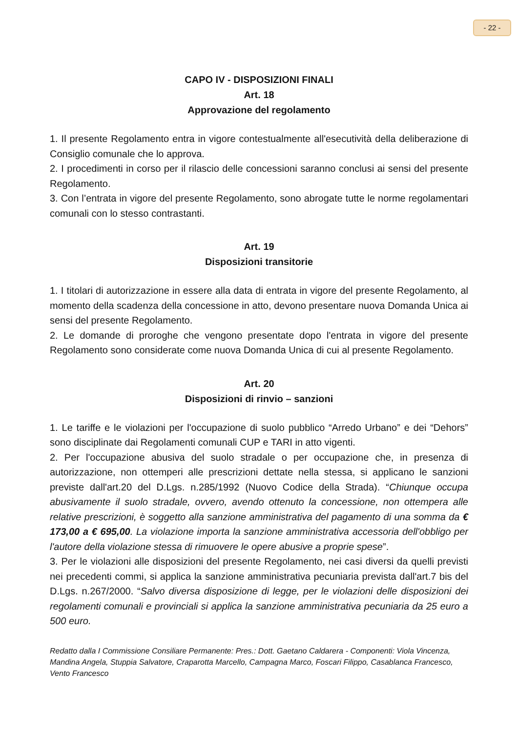- 22 -
CAPO IV - DISPOSIZIONI FINALI
Art. 18
Approvazione del regolamento
1. Il presente Regolamento entra in vigore contestualmente all'esecutività della deliberazione di Consiglio comunale che lo approva.
2. I procedimenti in corso per il rilascio delle concessioni saranno conclusi ai sensi del presente Regolamento.
3. Con l’entrata in vigore del presente Regolamento, sono abrogate tutte le norme regolamentari comunali con lo stesso contrastanti.
Art. 19
Disposizioni transitorie
1. I titolari di autorizzazione in essere alla data di entrata in vigore del presente Regolamento, al momento della scadenza della concessione in atto, devono presentare nuova Domanda Unica ai sensi del presente Regolamento.
2. Le domande di proroghe che vengono presentate dopo l'entrata in vigore del presente Regolamento sono considerate come nuova Domanda Unica di cui al presente Regolamento.
Art. 20
Disposizioni di rinvio – sanzioni
1. Le tariffe e le violazioni per l'occupazione di suolo pubblico “Arredo Urbano” e dei “Dehors” sono disciplinate dai Regolamenti comunali CUP e TARI in atto vigenti.
2. Per l'occupazione abusiva del suolo stradale o per occupazione che, in presenza di autorizzazione, non ottemperi alle prescrizioni dettate nella stessa, si applicano le sanzioni previste dall'art.20 del D.Lgs. n.285/1992 (Nuovo Codice della Strada). “Chiunque occupa abusivamente il suolo stradale, ovvero, avendo ottenuto la concessione, non ottempera alle relative prescrizioni, è soggetto alla sanzione amministrativa del pagamento di una somma da € 173,00 a € 695,00. La violazione importa la sanzione amministrativa accessoria dell'obbligo per l'autore della violazione stessa di rimuovere le opere abusive a proprie spese”.
3. Per le violazioni alle disposizioni del presente Regolamento, nei casi diversi da quelli previsti nei precedenti commi, si applica la sanzione amministrativa pecuniaria prevista dall'art.7 bis del D.Lgs. n.267/2000. “Salvo diversa disposizione di legge, per le violazioni delle disposizioni dei regolamenti comunali e provinciali si applica la sanzione amministrativa pecuniaria da 25 euro a 500 euro.
Redatto dalla I Commissione Consiliare Permanente: Pres.: Dott. Gaetano Caldarera - Componenti: Viola Vincenza, Mandina Angela, Stuppia Salvatore, Craparotta Marcello, Campagna Marco, Foscari Filippo, Casablanca Francesco, Vento Francesco